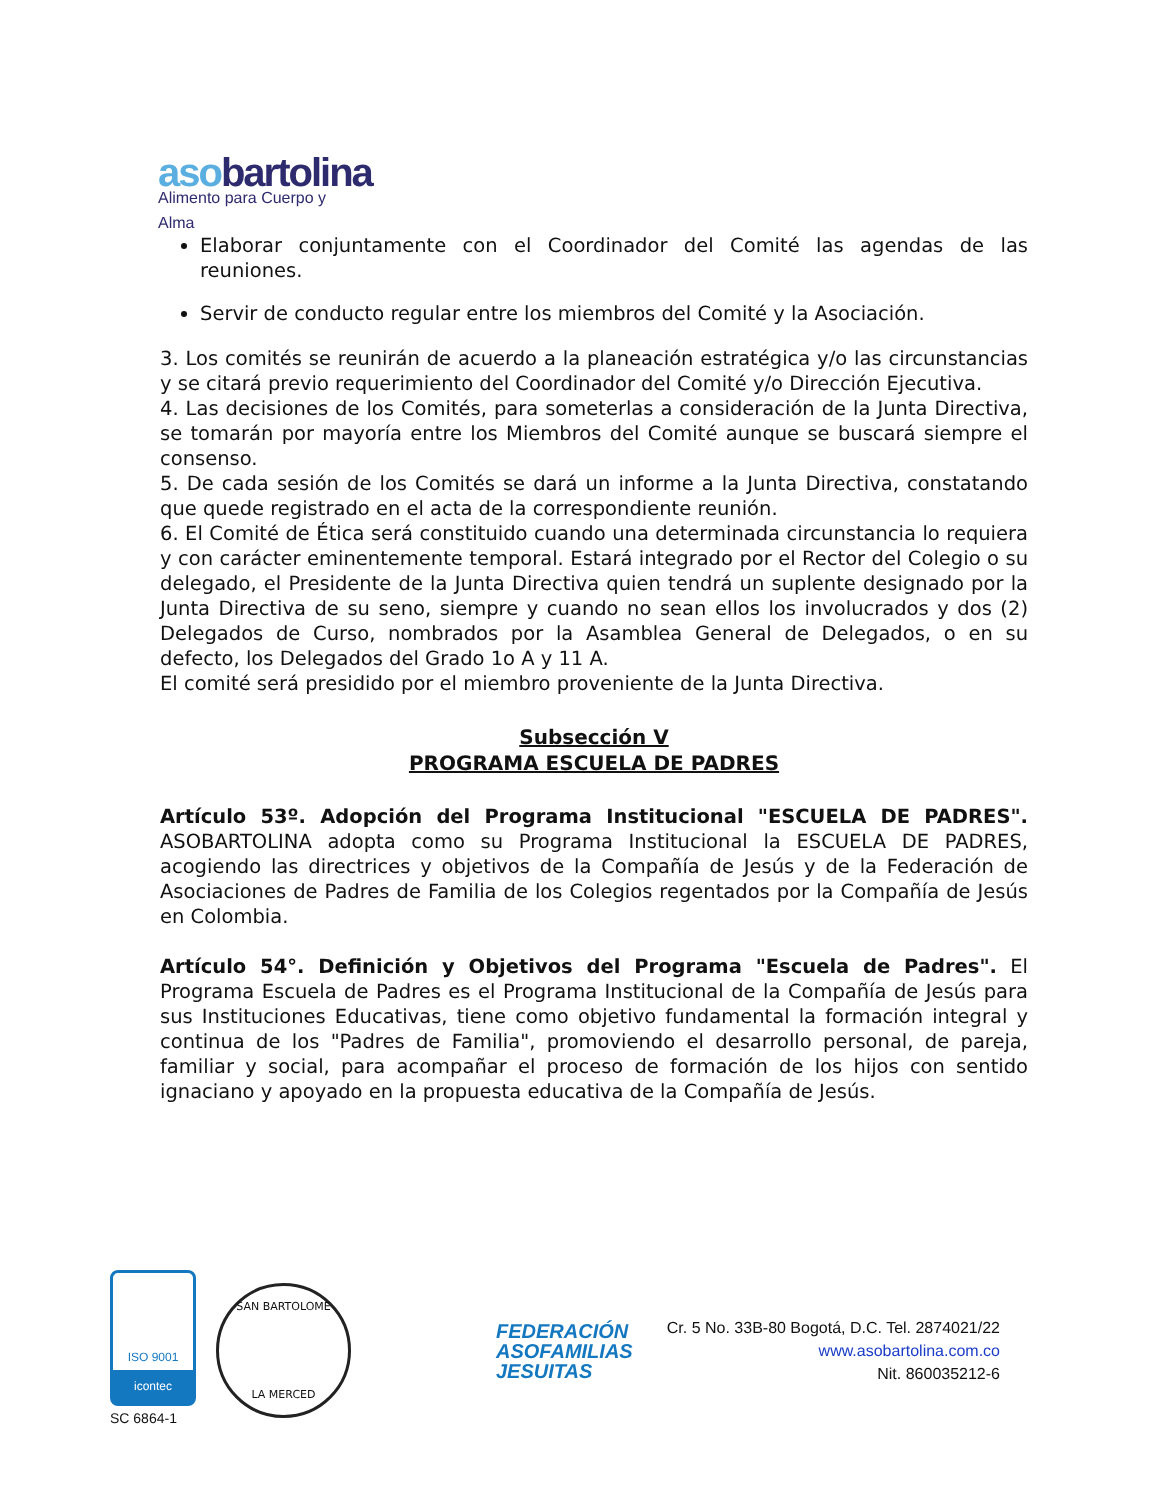asobartolina
Alimento para Cuerpo y Alma
Elaborar conjuntamente con el Coordinador del Comité las agendas de las reuniones.
Servir de conducto regular entre los miembros del Comité y la Asociación.
3. Los comités se reunirán de acuerdo a la planeación estratégica y/o las circunstancias y se citará previo requerimiento del Coordinador del Comité y/o Dirección Ejecutiva.
4. Las decisiones de los Comités, para someterlas a consideración de la Junta Directiva, se tomarán por mayoría entre los Miembros del Comité aunque se buscará siempre el consenso.
5. De cada sesión de los Comités se dará un informe a la Junta Directiva, constatando que quede registrado en el acta de la correspondiente reunión.
6. El Comité de Ética será constituido cuando una determinada circunstancia lo requiera y con carácter eminentemente temporal. Estará integrado por el Rector del Colegio o su delegado, el Presidente de la Junta Directiva quien tendrá un suplente designado por la Junta Directiva de su seno, siempre y cuando no sean ellos los involucrados y dos (2) Delegados de Curso, nombrados por la Asamblea General de Delegados, o en su defecto, los Delegados del Grado 1o A y 11 A.
El comité será presidido por el miembro proveniente de la Junta Directiva.
Subsección V
PROGRAMA ESCUELA DE PADRES
Artículo 53º. Adopción del Programa Institucional "ESCUELA DE PADRES". ASOBARTOLINA adopta como su Programa Institucional la ESCUELA DE PADRES, acogiendo las directrices y objetivos de la Compañía de Jesús y de la Federación de Asociaciones de Padres de Familia de los Colegios regentados por la Compañía de Jesús en Colombia.
Artículo 54°. Definición y Objetivos del Programa "Escuela de Padres". El Programa Escuela de Padres es el Programa Institucional de la Compañía de Jesús para sus Instituciones Educativas, tiene como objetivo fundamental la formación integral y continua de los "Padres de Familia", promoviendo el desarrollo personal, de pareja, familiar y social, para acompañar el proceso de formación de los hijos con sentido ignaciano y apoyado en la propuesta educativa de la Compañía de Jesús.
ISO 9001
icontec
SC 6864-1
SAN BARTOLOME
LA MERCED
FEDERACIÓN ASOFAMILIAS JESUITAS
Cr. 5 No. 33B-80 Bogotá, D.C. Tel. 2874021/22
www.asobartolina.com.co
Nit. 860035212-6